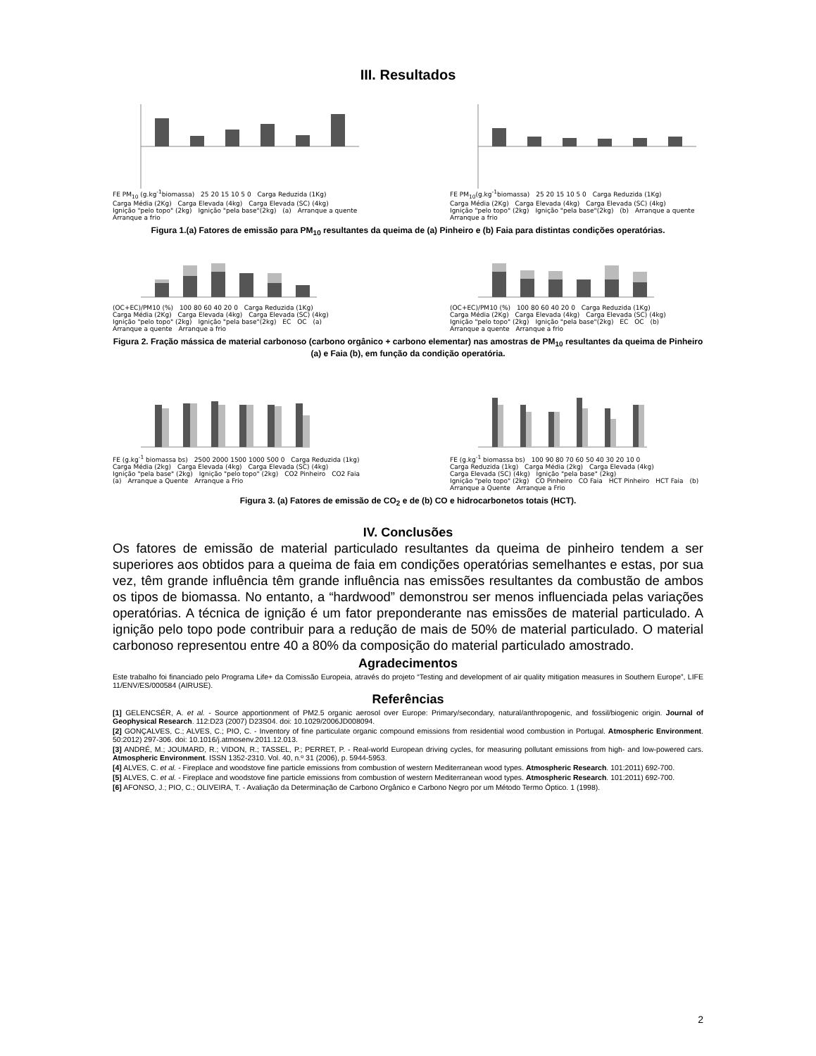III. Resultados
FE PM<sub>10</sub> (g.kg<sup>-1</sup>biomassa) 25 20 15 10 5 0 Carga Reduzida (1Kg) Carga Média (2Kg) Carga Elevada (4kg) Carga Elevada (SC) (4kg) Ignição "pelo topo" (2kg) Ignição "pela base"(2kg) (a) Arranque a quente Arranque a frio
FE PM<sub>10</sub>(g.kg<sup>-1</sup>biomassa) 25 20 15 10 5 0 Carga Reduzida (1Kg) Carga Média (2Kg) Carga Elevada (4kg) Carga Elevada (SC) (4kg) Ignição "pelo topo" (2kg) Ignição "pela base"(2kg) (b) Arranque a quente Arranque a frio
Figura 1.(a) Fatores de emissão para PM<sub>10</sub> resultantes da queima de (a) Pinheiro e (b) Faia para distintas condições operatórias.
(OC+EC)/PM10 (%) 100 80 60 40 20 0 Carga Reduzida (1Kg) Carga Média (2Kg) Carga Elevada (4kg) Carga Elevada (SC) (4kg) Ignição "pelo topo" (2kg) Ignição "pela base"(2kg) EC OC (a) Arranque a quente Arranque a frio
(OC+EC)/PM10 (%) 100 80 60 40 20 0 Carga Reduzida (1Kg) Carga Média (2Kg) Carga Elevada (4kg) Carga Elevada (SC) (4kg) Ignição "pelo topo" (2kg) Ignição "pela base"(2kg) EC OC (b) Arranque a quente Arranque a frio
Figura 2. Fração mássica de material carbonoso (carbono orgânico + carbono elementar) nas amostras de PM<sub>10</sub> resultantes da queima de Pinheiro (a) e Faia (b), em função da condição operatória.
FE (g.kg<sup>-1</sup> biomassa bs) 2500 2000 1500 1000 500 0 Carga Reduzida (1kg) Carga Média (2kg) Carga Elevada (4kg) Carga Elevada (SC) (4kg) Ignição "pela base" (2kg) Ignição "pelo topo" (2kg) CO2 Pinheiro CO2 Faia (a) Arranque a Quente Arranque a Frio
FE (g.kg<sup>-1</sup> biomassa bs) 100 90 80 70 60 50 40 30 20 10 0 Carga Reduzida (1kg) Carga Média (2kg) Carga Elevada (4kg) Carga Elevada (SC) (4kg) Ignição "pela base" (2kg) Ignição "pelo topo" (2kg) CO Pinheiro CO Faia HCT Pinheiro HCT Faia (b) Arranque a Quente Arranque a Frio
Figura 3. (a) Fatores de emissão de CO<sub>2</sub> e de (b) CO e hidrocarbonetos totais (HCT).
IV. Conclusões
Os fatores de emissão de material particulado resultantes da queima de pinheiro tendem a ser superiores aos obtidos para a queima de faia em condições operatórias semelhantes e estas, por sua vez, têm grande influência têm grande influência nas emissões resultantes da combustão de ambos os tipos de biomassa. No entanto, a “hardwood” demonstrou ser menos influenciada pelas variações operatórias. A técnica de ignição é um fator preponderante nas emissões de material particulado. A ignição pelo topo pode contribuir para a redução de mais de 50% de material particulado. O material carbonoso representou entre 40 a 80% da composição do material particulado amostrado.
Agradecimentos
Este trabalho foi financiado pelo Programa Life+ da Comissão Europeia, através do projeto “Testing and development of air quality mitigation measures in Southern Europe”, LIFE 11/ENV/ES/000584 (AIRUSE).
Referências
[1] GELENCSÉR, A. et al. - Source apportionment of PM2.5 organic aerosol over Europe: Primary/secondary, natural/anthropogenic, and fossil/biogenic origin. Journal of Geophysical Research. 112:D23 (2007) D23S04. doi: 10.1029/2006JD008094.
[2] GONÇALVES, C.; ALVES, C.; PIO, C. - Inventory of fine particulate organic compound emissions from residential wood combustion in Portugal. Atmospheric Environment. 50:2012) 297-306. doi: 10.1016/j.atmosenv.2011.12.013.
[3] ANDRÉ, M.; JOUMARD, R.; VIDON, R.; TASSEL, P.; PERRET, P. - Real-world European driving cycles, for measuring pollutant emissions from high- and low-powered cars. Atmospheric Environment. ISSN 1352-2310. Vol. 40, n.º 31 (2006), p. 5944-5953.
[4] ALVES, C. et al. - Fireplace and woodstove fine particle emissions from combustion of western Mediterranean wood types. Atmospheric Research. 101:2011) 692-700.
[5] ALVES, C. et al. - Fireplace and woodstove fine particle emissions from combustion of western Mediterranean wood types. Atmospheric Research. 101:2011) 692-700.
[6] AFONSO, J.; PIO, C.; OLIVEIRA, T. - Avaliação da Determinação de Carbono Orgânico e Carbono Negro por um Método Termo Óptico. 1 (1998).
2